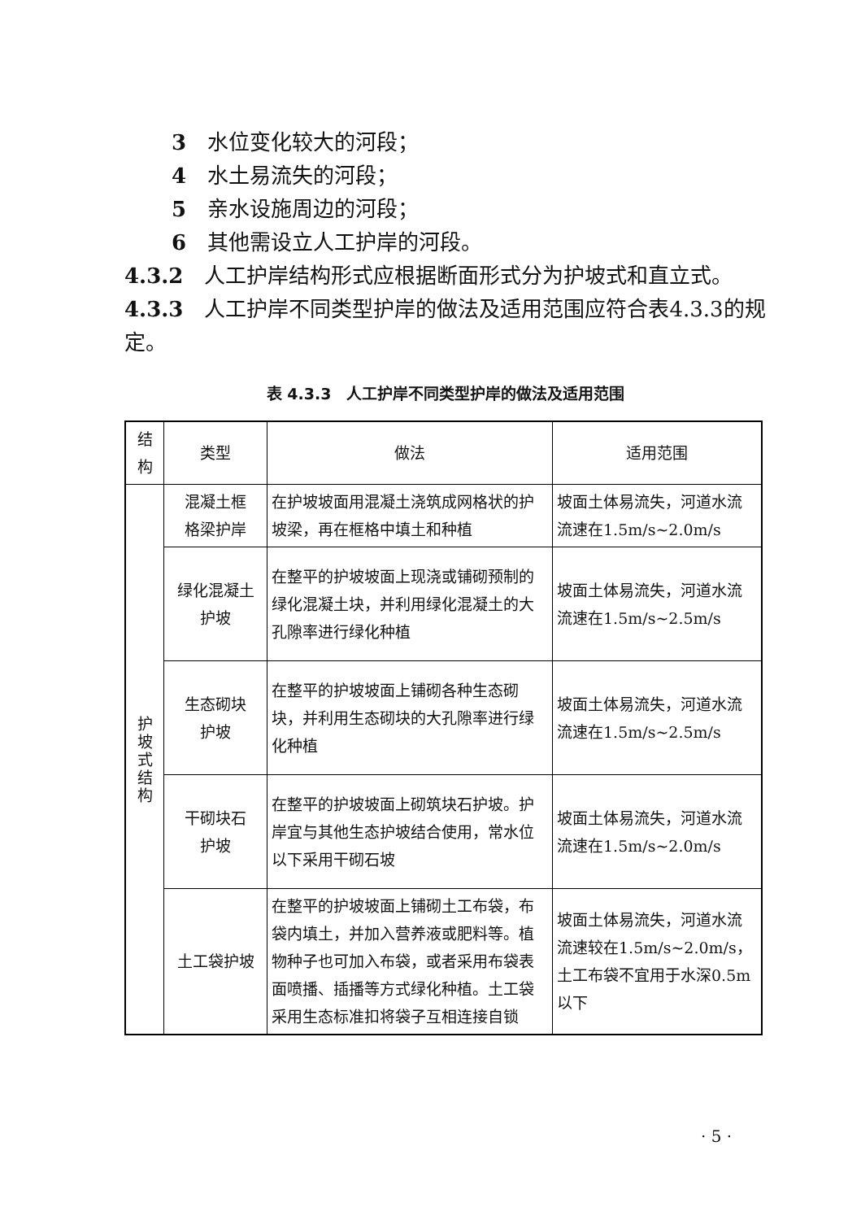3　水位变化较大的河段；
4　水土易流失的河段；
5　亲水设施周边的河段；
6　其他需设立人工护岸的河段。
4.3.2　人工护岸结构形式应根据断面形式分为护坡式和直立式。
4.3.3　人工护岸不同类型护岸的做法及适用范围应符合表4.3.3的规定。
表 4.3.3　人工护岸不同类型护岸的做法及适用范围
| 结构 | 类型 | 做法 | 适用范围 |
| 护 坡 式 结 构 | 混凝土框 格梁护岸 | 在护坡坡面用混凝土浇筑成网格状的护坡梁，再在框格中填土和种植 | 坡面土体易流失，河道水流流速在1.5m/s~2.0m/s |
| | 绿化混凝土 护坡 | 在整平的护坡坡面上现浇或铺砌预制的绿化混凝土块，并利用绿化混凝土的大孔隙率进行绿化种植 | 坡面土体易流失，河道水流流速在1.5m/s~2.5m/s |
| | 生态砌块 护坡 | 在整平的护坡坡面上铺砌各种生态砌块，并利用生态砌块的大孔隙率进行绿化种植 | 坡面土体易流失，河道水流流速在1.5m/s~2.5m/s |
| | 干砌块石 护坡 | 在整平的护坡坡面上砌筑块石护坡。护岸宜与其他生态护坡结合使用，常水位以下采用干砌石坡 | 坡面土体易流失，河道水流流速在1.5m/s~2.0m/s |
| | 土工袋护坡 | 在整平的护坡坡面上铺砌土工布袋，布袋内填土，并加入营养液或肥料等。植物种子也可加入布袋，或者采用布袋表面喷播、插播等方式绿化种植。土工袋采用生态标准扣将袋子互相连接自锁 | 坡面土体易流失，河道水流流速较在1.5m/s~2.0m/s，土工布袋不宜用于水深0.5m以下 |
· 5 ·